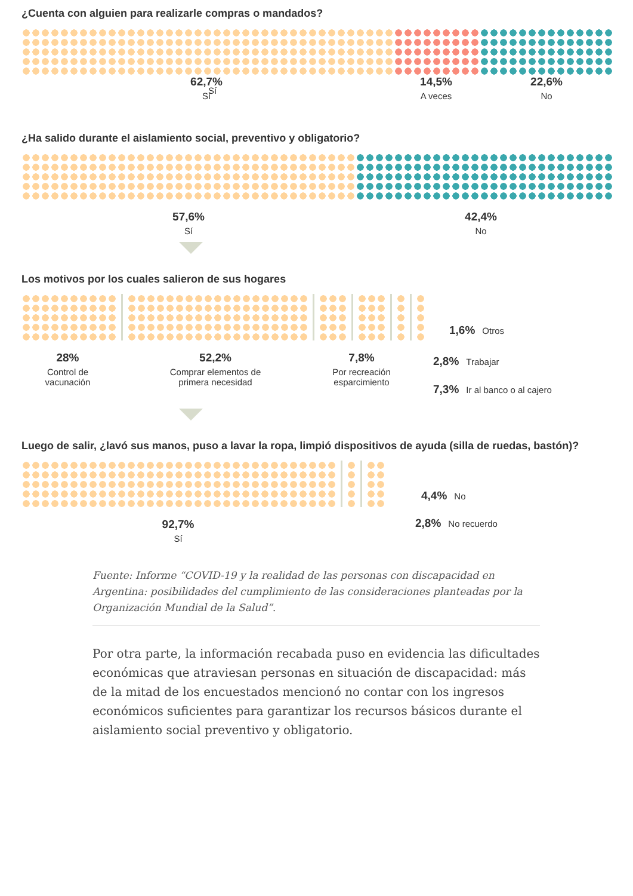¿Cuenta con alguien para realizarle compras o mandados?
Sí
62,7%
Sí
14,5%
A veces
22,6%
No
¿Ha salido durante el aislamiento social, preventivo y obligatorio?
57,6%
Sí
42,4%
No
Los motivos por los cuales salieron de sus hogares
1,6% Otros
28%
Control de
vacunación
52,2%
Comprar elementos de
primera necesidad
7,8%
Por recreación
esparcimiento
2,8% Trabajar
7,3% Ir al banco o al cajero
Luego de salir, ¿lavó sus manos, puso a lavar la ropa, limpió dispositivos de ayuda (silla de ruedas, bastón)?
4,4% No
92,7%
Sí
2,8% No recuerdo
Fuente: Informe “COVID-19 y la realidad de las personas con discapacidad en Argentina: posibilidades del cumplimiento de las consideraciones planteadas por la Organización Mundial de la Salud”.
Por otra parte, la información recabada puso en evidencia las dificultades económicas que atraviesan personas en situación de discapacidad: más de la mitad de los encuestados mencionó no contar con los ingresos económicos suficientes para garantizar los recursos básicos durante el aislamiento social preventivo y obligatorio.